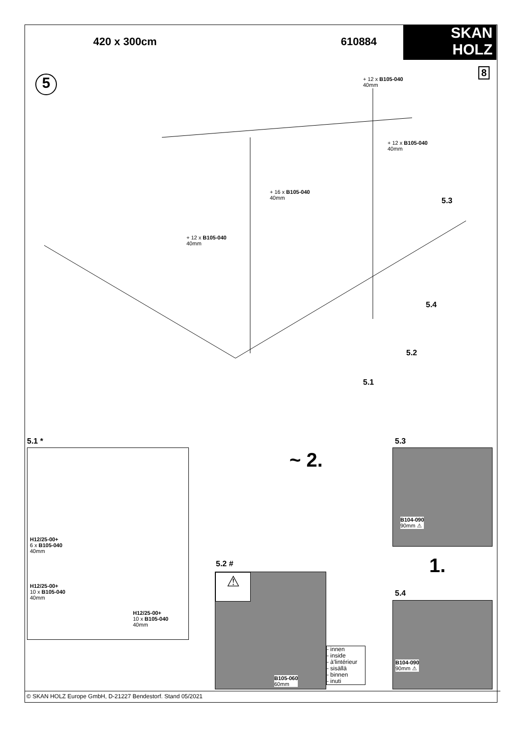420 x 300cm 610884
SKAN
HOLZ
8
5
+ 12 x B105-040
40mm
+ 12 x B105-040
40mm
+ 16 x B105-040
40mm
+ 12 x B105-040
40mm
5.3
5.4
5.2
5.1
5.1 * 5.3
H12/25-00+
6 x B105-040
40mm
H12/25-00+
10 x B105-040
40mm
H12/25-00+
10 x B105-040
40mm
~ 2.
B104-090
90mm ⚠
1.
5.4
B104-090
90mm ⚠
5.2 #
⚠
B105-060
60mm
- innen
- inside
- à'lintérieur
- sisällä
- binnen
- inuti
© SKAN HOLZ Europe GmbH, D-21227 Bendestorf. Stand 05/2021